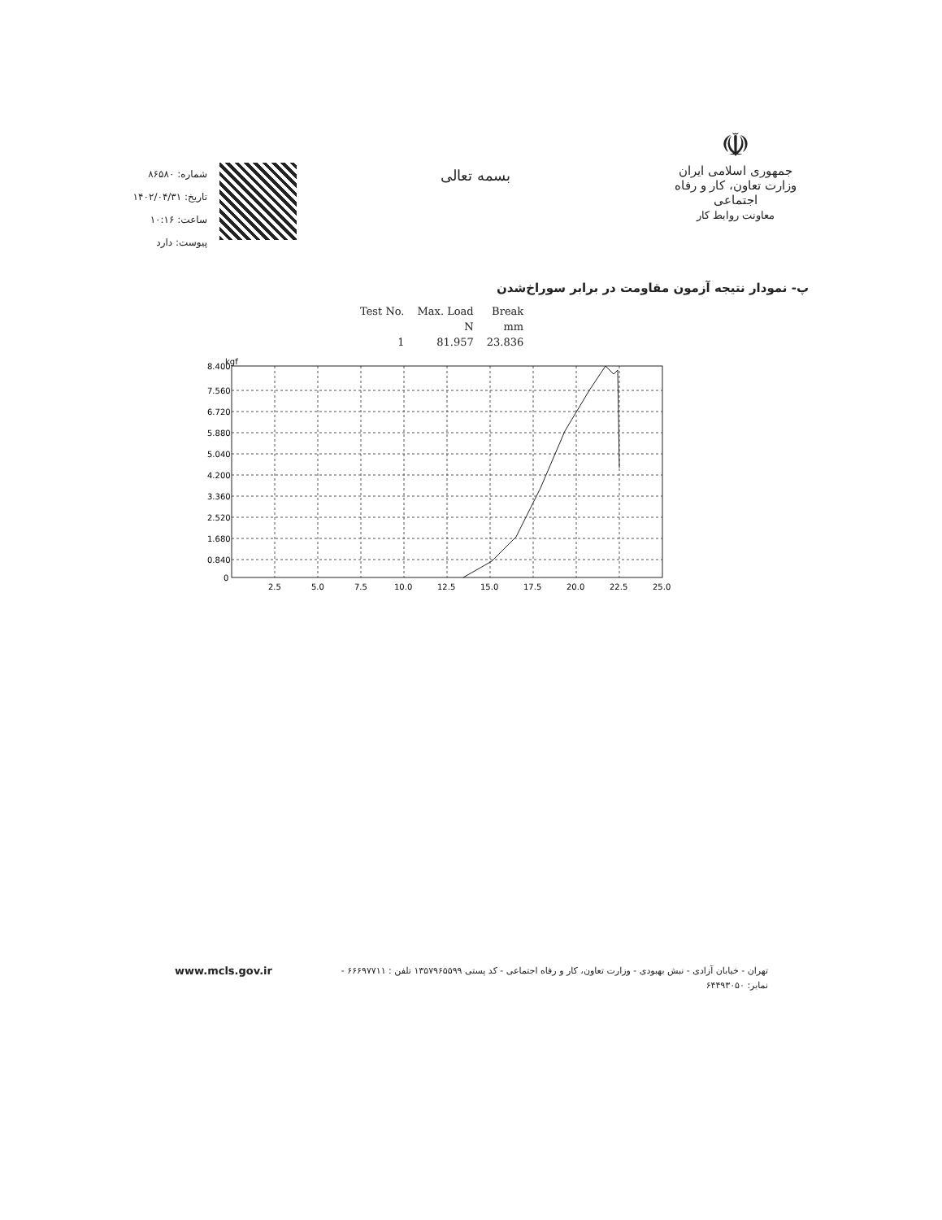شماره: ۸۶۵۸۰
تاریخ: ۱۴۰۲/۰۴/۳۱
ساعت: ۱۰:۱۶
پیوست: دارد
بسمه تعالی
☫
جمهوری اسلامی ایران
وزارت تعاون، کار و رفاه اجتماعی
معاونت روابط کار
پ- نمودار نتیجه آزمون مقاومت در برابر سوراخ‌شدن
| Test No. | Max. Load | Break |
| | N | mm |
| 1 | 81.957 | 23.836 |
kgf
8.400
7.560
6.720
5.880
5.040
4.200
3.360
2.520
1.680
0.840
0
2.5
5.0
7.5
10.0
12.5
15.0
17.5
20.0
22.5
25.0
تهران - خیابان آزادی - نبش بهبودی - وزارت تعاون، کار و رفاه اجتماعی - کد پستی ۱۳۵۷۹۶۵۵۹۹ تلفن : ۶۶۶۹۷۷۱۱ - www.mcls.gov.ir
نمابر: ۶۴۴۹۳۰۵۰